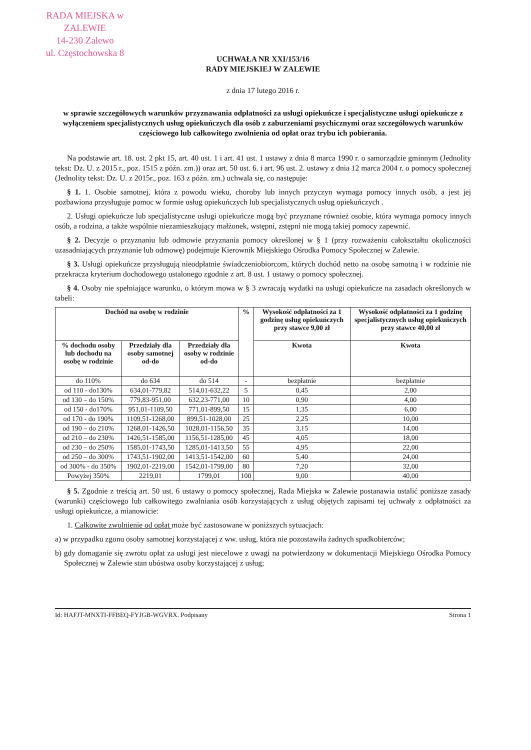RADA MIEJSKA w ZALEWIE
14-230 Zalewo
ul. Częstochowska 8
UCHWAŁA NR XXI/153/16
RADY MIEJSKIEJ W ZALEWIE
z dnia 17 lutego 2016 r.
w sprawie szczegółowych warunków przyznawania odpłatności za usługi opiekuńcze i specjalistyczne usługi opiekuńcze z wyłączeniem specjalistycznych usług opiekuńczych dla osób z zaburzeniami psychicznymi oraz szczegółowych warunków częściowego lub całkowitego zwolnienia od opłat oraz trybu ich pobierania.
Na podstawie art. 18. ust. 2 pkt 15, art. 40 ust. 1 i art. 41 ust. 1 ustawy z dnia 8 marca 1990 r. o samorządzie gminnym (Jednolity tekst: Dz. U. z 2015 r., poz. 1515 z późn. zm.)) oraz art. 50 ust. 6. i art. 96 ust. 2. ustawy z dnia 12 marca 2004 r. o pomocy społecznej (Jednolity tekst: Dz. U. z 2015r., poz. 163 z późn. zm.) uchwala się, co następuje:
§ 1. 1. Osobie samotnej, która z powodu wieku, choroby lub innych przyczyn wymaga pomocy innych osób, a jest jej pozbawiona przysługuje pomoc w formie usług opiekuńczych lub specjalistycznych usług opiekuńczych .
2. Usługi opiekuńcze lub specjalistyczne usługi opiekuńcze mogą być przyznane również osobie, która wymaga pomocy innych osób, a rodzina, a także wspólnie niezamieszkujący małżonek, wstępni, zstępni nie mogą takiej pomocy zapewnić.
§ 2. Decyzje o przyznaniu lub odmowie przyznania pomocy określonej w § 1 (przy rozważeniu całokształtu okoliczności uzasadniających przyznanie lub odmowę) podejmuje Kierownik Miejskiego Ośrodka Pomocy Społecznej w Zalewie.
§ 3. Usługi opiekuńcze przysługują nieodpłatnie świadczeniobiorcom, których dochód netto na osobę samotną i w rodzinie nie przekracza kryterium dochodowego ustalonego zgodnie z art. 8 ust. 1 ustawy o pomocy społecznej.
§ 4. Osoby nie spełniające warunku, o którym mowa w § 3 zwracają wydatki na usługi opiekuńcze na zasadach określonych w tabeli:
| Dochód na osobę w rodzinie | | | % | Wysokość odpłatności za 1 godzinę usług opiekuńczych przy stawce 9,00 zł | Wysokość odpłatności za 1 godzinę specjalistycznych usług opiekuńczych przy stawce 40,00 zł |
| --- | --- | --- | --- | --- | --- |
| % dochodu osoby lub dochodu na osobę w rodzinie | Przedziały dla osoby samotnej od-do | Przedziały dla osoby w rodzinie od-do | | Kwota | Kwota |
| do 110% | do 634 | do 514 | - | bezpłatnie | bezpłatnie |
| od 110 - do130% | 634,01-779,82 | 514,01-632,22 | 5 | 0,45 | 2,00 |
| od 130 – do 150% | 779,83-951,00 | 632,23-771,00 | 10 | 0,90 | 4,00 |
| od 150 - do170% | 951,01-1109,50 | 771,01-899,50 | 15 | 1,35 | 6,00 |
| od 170 - do 190% | 1109,51-1268,00 | 899,51-1028,00 | 25 | 2,25 | 10,00 |
| od 190 – do 210% | 1268,01-1426,50 | 1028,01-1156,50 | 35 | 3,15 | 14,00 |
| od 210 – do 230% | 1426,51-1585,00 | 1156,51-1285,00 | 45 | 4,05 | 18,00 |
| od 230 – do 250% | 1585,01-1743,50 | 1285,01-1413,50 | 55 | 4,95 | 22,00 |
| od 250 – do 300% | 1743,51-1902,00 | 1413,51-1542,00 | 60 | 5,40 | 24,00 |
| od 300% - do 350% | 1902,01-2219,00 | 1542,01-1799,00 | 80 | 7,20 | 32,00 |
| Powyżej 350% | 2219,01 | 1799,01 | 100 | 9,00 | 40,00 |
§ 5. Zgodnie z treścią art. 50 ust. 6 ustawy o pomocy społecznej, Rada Miejska w Zalewie postanawia ustalić poniższe zasady (warunki) częściowego lub całkowitego zwalniania osób korzystających z usług objętych zapisami tej uchwały z odpłatności za usługi opiekuńcze, a mianowicie:
1. Całkowite zwolnienie od opłat może być zastosowane w poniższych sytuacjach:
a) w przypadku zgonu osoby samotnej korzystającej z ww. usług, która nie pozostawiła żadnych spadkobierców;
b) gdy domaganie się zwrotu opłat za usługi jest niecelowe z uwagi na potwierdzony w dokumentacji Miejskiego Ośrodka Pomocy Społecznej w Zalewie stan ubóstwa osoby korzystającej z usług;
Id: HAFJT-MNXTI-FFBEQ-FYJGB-WGVRX. Podpisany Strona 1